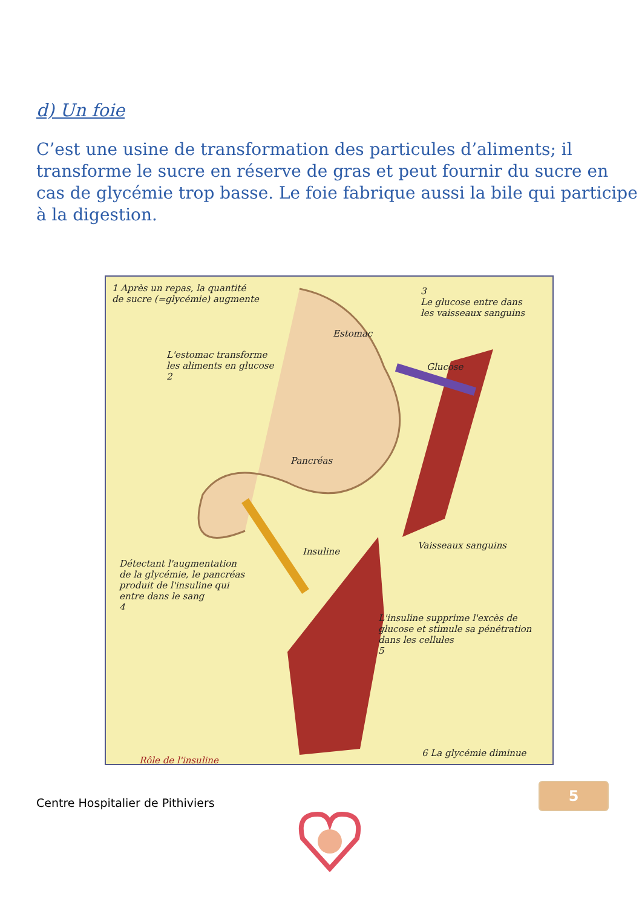d) Un foie
C’est une usine de transformation des particules d’aliments; il transforme le sucre en réserve de gras et peut fournir du sucre en cas de glycémie trop basse. Le foie fabrique aussi la bile qui participe à la digestion.
1 Après un repas, la quantité
de sucre (=glycémie) augmente
L'estomac transforme
les aliments en glucose
2
Estomac
3
Le glucose entre dans
les vaisseaux sanguins
Glucose
Pancréas
Vaisseaux sanguins
Insuline
Détectant l'augmentation
de la glycémie, le pancréas
produit de l'insuline qui
entre dans le sang
4
L'insuline supprime l'excès de
glucose et stimule sa pénétration
dans les cellules
5
Rôle de l'insuline
6 La glycémie diminue
Centre Hospitalier de Pithiviers
5